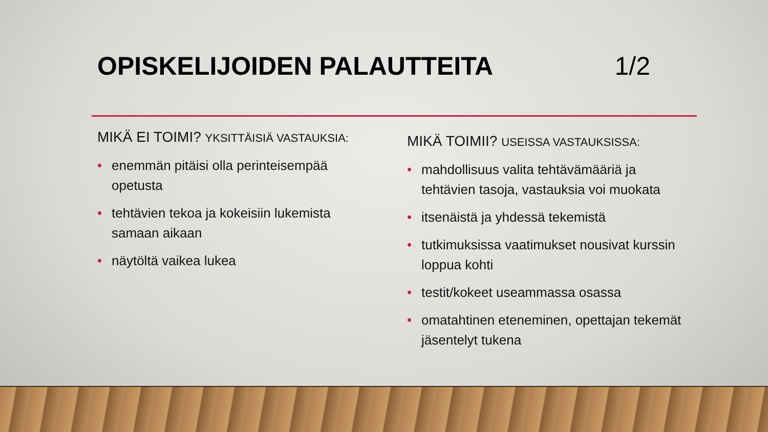OPISKELIJOIDEN PALAUTTEITA 1/2
MIKÄ EI TOIMI? YKSITTÄISIÄ VASTAUKSIA:
• enemmän pitäisi olla perinteisempää opetusta
• tehtävien tekoa ja kokeisiin lukemista samaan aikaan
• näytöltä vaikea lukea
MIKÄ TOIMII? USEISSA VASTAUKSISSA:
• mahdollisuus valita tehtävämääriä ja tehtävien tasoja, vastauksia voi muokata
• itsenäistä ja yhdessä tekemistä
• tutkimuksissa vaatimukset nousivat kurssin loppua kohti
• testit/kokeet useammassa osassa
• omatahtinen eteneminen, opettajan tekemät jäsentelyt tukena